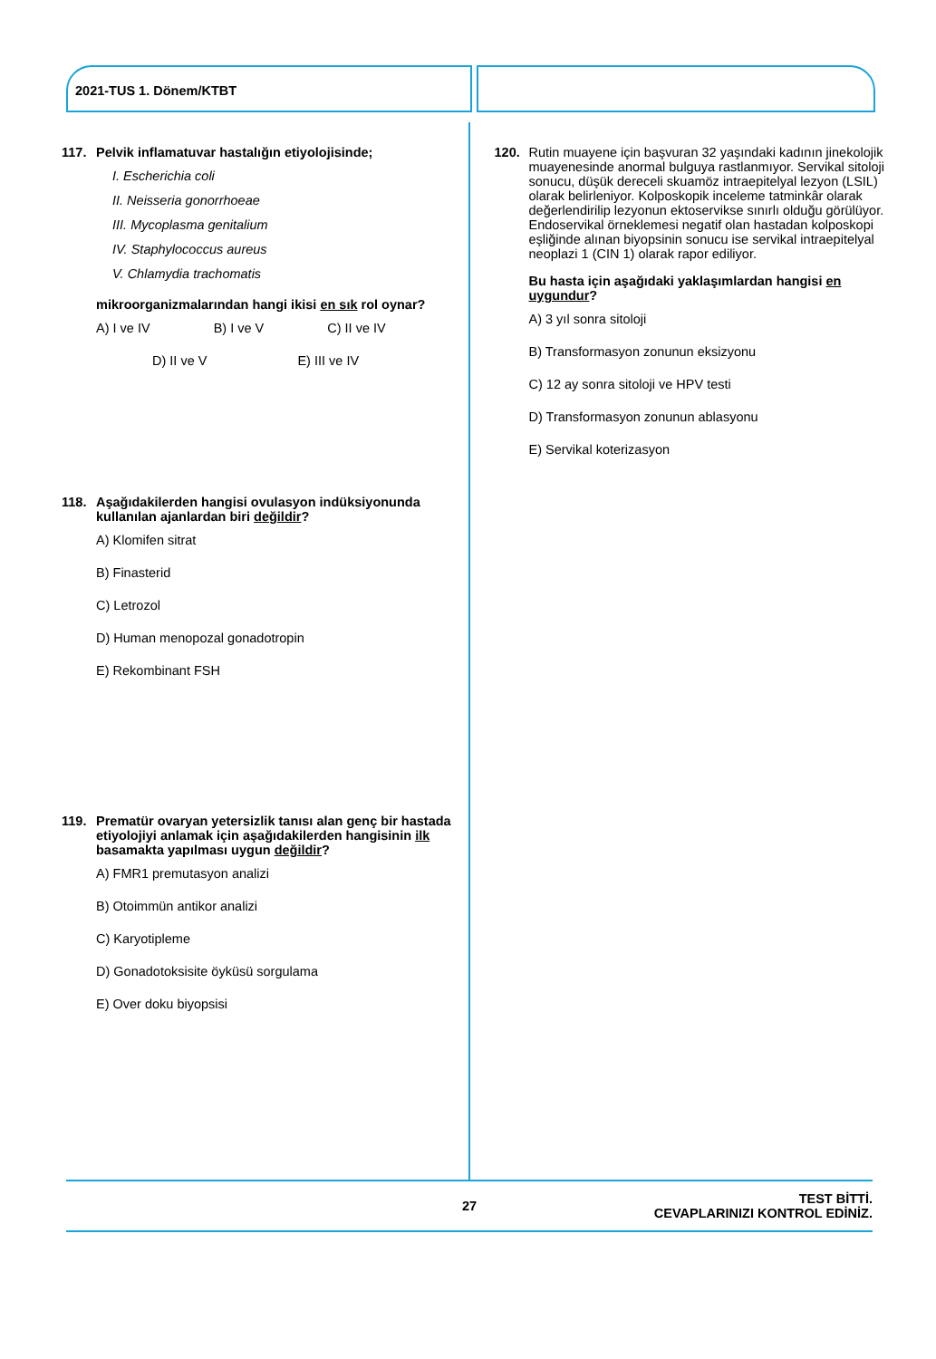2021-TUS 1. Dönem/KTBT
117. Pelvik inflamatuvar hastalığın etiyolojisinde;
I. Escherichia coli
II. Neisseria gonorrhoeae
III. Mycoplasma genitalium
IV. Staphylococcus aureus
V. Chlamydia trachomatis
mikroorganizmalarından hangi ikisi en sık rol oynar?
A) I ve IV B) I ve V C) II ve IV
D) II ve V E) III ve IV
118. Aşağıdakilerden hangisi ovulasyon indüksiyonunda kullanılan ajanlardan biri değildir?
A) Klomifen sitrat
B) Finasterid
C) Letrozol
D) Human menopozal gonadotropin
E) Rekombinant FSH
119. Prematür ovaryan yetersizlik tanısı alan genç bir hastada etiyolojiyi anlamak için aşağıdakilerden hangisinin ilk basamakta yapılması uygun değildir?
A) FMR1 premutasyon analizi
B) Otoimmün antikor analizi
C) Karyotipleme
D) Gonadotoksisite öyküsü sorgulama
E) Over doku biyopsisi
120. Rutin muayene için başvuran 32 yaşındaki kadının jinekolojik muayenesinde anormal bulguya rastlanmıyor. Servikal sitoloji sonucu, düşük dereceli skuamöz intraepitelyal lezyon (LSIL) olarak belirleniyor. Kolposkopik inceleme tatminkâr olarak değerlendirilip lezyonun ektoservikse sınırlı olduğu görülüyor. Endoservikal örneklemesi negatif olan hastadan kolposkopi eşliğinde alınan biyopsinin sonucu ise servikal intraepitelyal neoplazi 1 (CIN 1) olarak rapor ediliyor.
Bu hasta için aşağıdaki yaklaşımlardan hangisi en uygundur?
A) 3 yıl sonra sitoloji
B) Transformasyon zonunun eksizyonu
C) 12 ay sonra sitoloji ve HPV testi
D) Transformasyon zonunun ablasyonu
E) Servikal koterizasyon
27
TEST BİTTİ.
CEVAPLARINIZI KONTROL EDİNİZ.